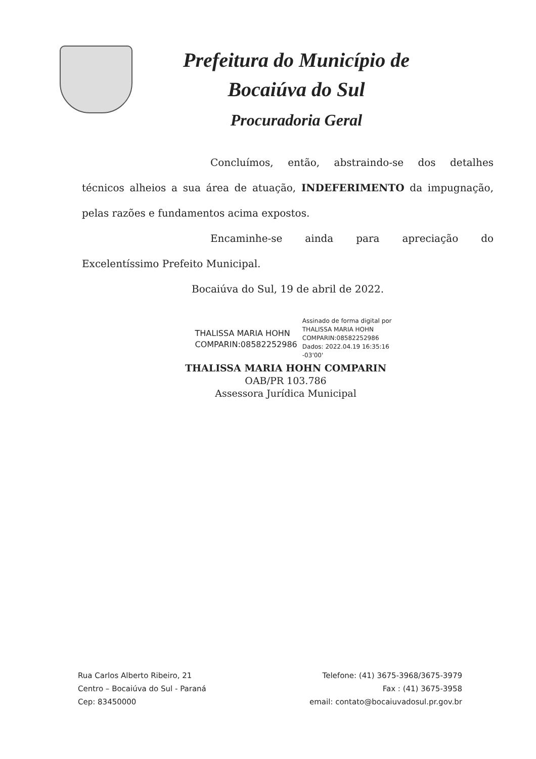Prefeitura do Município de
Bocaiúva do Sul
Procuradoria Geral
Concluímos, então, abstraindo-se dos detalhes técnicos alheios a sua área de atuação, INDEFERIMENTO da impugnação, pelas razões e fundamentos acima expostos.
Encaminhe-se ainda para apreciação do Excelentíssimo Prefeito Municipal.
Bocaiúva do Sul, 19 de abril de 2022.
THALISSA MARIA HOHN
COMPARIN:08582252986
Assinado de forma digital por
THALISSA MARIA HOHN
COMPARIN:08582252986
Dados: 2022.04.19 16:35:16
-03'00'
THALISSA MARIA HOHN COMPARIN
OAB/PR 103.786
Assessora Jurídica Municipal
Rua Carlos Alberto Ribeiro, 21
Centro – Bocaiúva do Sul - Paraná
Cep: 83450000
Telefone: (41) 3675-3968/3675-3979
Fax : (41) 3675-3958
email: contato@bocaiuvadosul.pr.gov.br